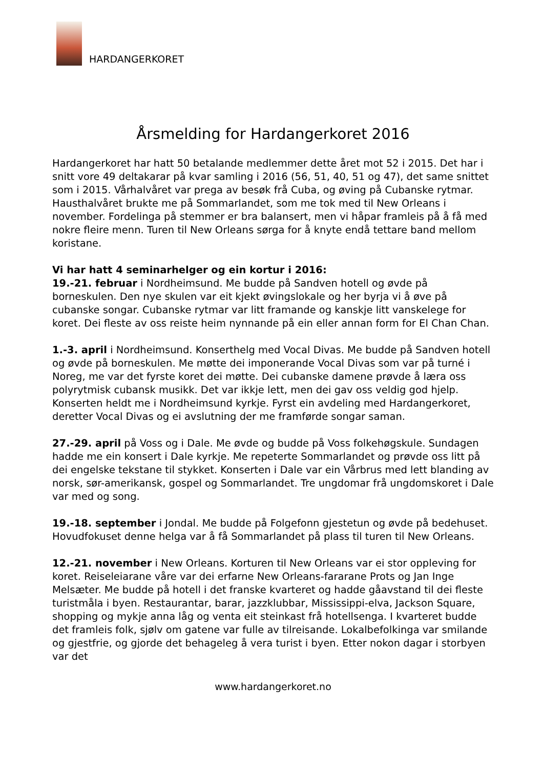HARDANGERKORET
Årsmelding for Hardangerkoret 2016
Hardangerkoret har hatt 50 betalande medlemmer dette året mot 52 i 2015. Det har i snitt vore 49 deltakarar på kvar samling i 2016 (56, 51, 40, 51 og 47), det same snittet som i 2015. Vårhalvåret var prega av besøk frå Cuba, og øving på Cubanske rytmar. Hausthalvåret brukte me på Sommarlandet, som me tok med til New Orleans i november. Fordelinga på stemmer er bra balansert, men vi håpar framleis på å få med nokre fleire menn. Turen til New Orleans sørga for å knyte endå tettare band mellom koristane.
Vi har hatt 4 seminarhelger og ein kortur i 2016:
19.-21. februar i Nordheimsund. Me budde på Sandven hotell og øvde på borneskulen. Den nye skulen var eit kjekt øvingslokale og her byrja vi å øve på cubanske songar. Cubanske rytmar var litt framande og kanskje litt vanskelege for koret. Dei fleste av oss reiste heim nynnande på ein eller annan form for El Chan Chan.
1.-3. april i Nordheimsund. Konserthelg med Vocal Divas. Me budde på Sandven hotell og øvde på borneskulen. Me møtte dei imponerande Vocal Divas som var på turné i Noreg, me var det fyrste koret dei møtte. Dei cubanske damene prøvde å læra oss polyrytmisk cubansk musikk. Det var ikkje lett, men dei gav oss veldig god hjelp. Konserten heldt me i Nordheimsund kyrkje. Fyrst ein avdeling med Hardangerkoret, deretter Vocal Divas og ei avslutning der me framførde songar saman.
27.-29. april på Voss og i Dale. Me øvde og budde på Voss folkehøgskule. Sundagen hadde me ein konsert i Dale kyrkje. Me repeterte Sommarlandet og prøvde oss litt på dei engelske tekstane til stykket. Konserten i Dale var ein Vårbrus med lett blanding av norsk, sør-amerikansk, gospel og Sommarlandet. Tre ungdomar frå ungdomskoret i Dale var med og song.
19.-18. september i Jondal. Me budde på Folgefonn gjestetun og øvde på bedehuset. Hovudfokuset denne helga var å få Sommarlandet på plass til turen til New Orleans.
12.-21. november i New Orleans. Korturen til New Orleans var ei stor oppleving for koret. Reiseleiarane våre var dei erfarne New Orleans-fararane Prots og Jan Inge Melsæter. Me budde på hotell i det franske kvarteret og hadde gåavstand til dei fleste turistmåla i byen. Restaurantar, barar, jazzklubbar, Mississippi-elva, Jackson Square, shopping og mykje anna låg og venta eit steinkast frå hotellsenga. I kvarteret budde det framleis folk, sjølv om gatene var fulle av tilreisande. Lokalbefolkinga var smilande og gjestfrie, og gjorde det behageleg å vera turist i byen. Etter nokon dagar i storbyen var det
www.hardangerkoret.no